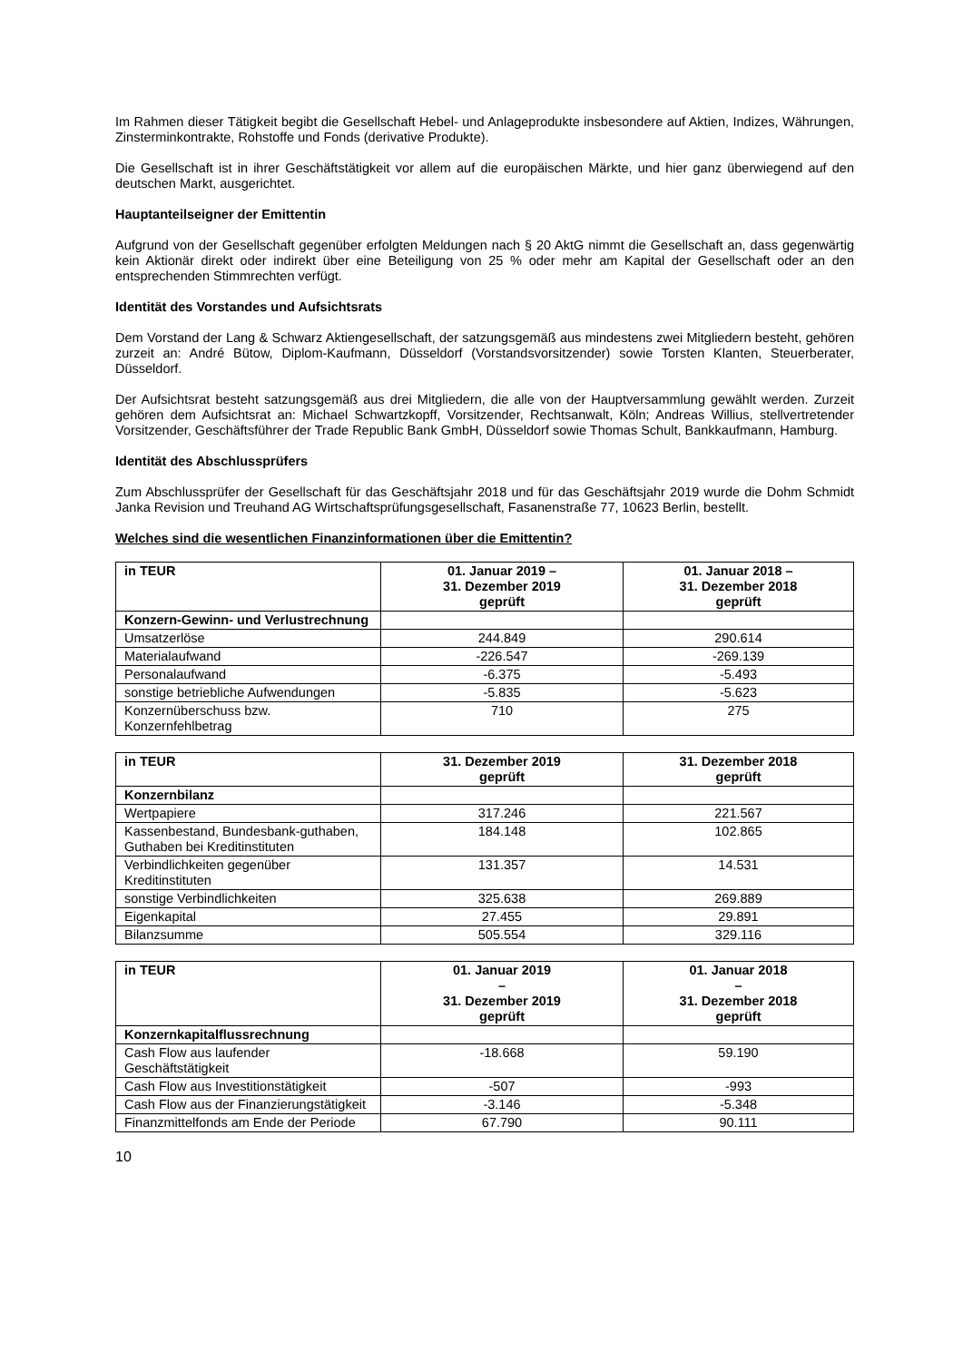Im Rahmen dieser Tätigkeit begibt die Gesellschaft Hebel- und Anlageprodukte insbesondere auf Aktien, Indizes, Währungen, Zinsterminkontrakte, Rohstoffe und Fonds (derivative Produkte).
Die Gesellschaft ist in ihrer Geschäftstätigkeit vor allem auf die europäischen Märkte, und hier ganz überwiegend auf den deutschen Markt, ausgerichtet.
Hauptanteilseigner der Emittentin
Aufgrund von der Gesellschaft gegenüber erfolgten Meldungen nach § 20 AktG nimmt die Gesellschaft an, dass gegenwärtig kein Aktionär direkt oder indirekt über eine Beteiligung von 25 % oder mehr am Kapital der Gesellschaft oder an den entsprechenden Stimmrechten verfügt.
Identität des Vorstandes und Aufsichtsrats
Dem Vorstand der Lang & Schwarz Aktiengesellschaft, der satzungsgemäß aus mindestens zwei Mitgliedern besteht, gehören zurzeit an: André Bütow, Diplom-Kaufmann, Düsseldorf (Vorstandsvorsitzender) sowie Torsten Klanten, Steuerberater, Düsseldorf.
Der Aufsichtsrat besteht satzungsgemäß aus drei Mitgliedern, die alle von der Hauptversammlung gewählt werden. Zurzeit gehören dem Aufsichtsrat an: Michael Schwartzkopff, Vorsitzender, Rechtsanwalt, Köln; Andreas Willius, stellvertretender Vorsitzender, Geschäftsführer der Trade Republic Bank GmbH, Düsseldorf sowie Thomas Schult, Bankkaufmann, Hamburg.
Identität des Abschlussprüfers
Zum Abschlussprüfer der Gesellschaft für das Geschäftsjahr 2018 und für das Geschäftsjahr 2019 wurde die Dohm Schmidt Janka Revision und Treuhand AG Wirtschaftsprüfungsgesellschaft, Fasanenstraße 77, 10623 Berlin, bestellt.
Welches sind die wesentlichen Finanzinformationen über die Emittentin?
| in TEUR | 01. Januar 2019 – 31. Dezember 2019 geprüft | 01. Januar 2018 – 31. Dezember 2018 geprüft |
| --- | --- | --- |
| Konzern-Gewinn- und Verlustrechnung | | |
| Umsatzerlöse | 244.849 | 290.614 |
| Materialaufwand | -226.547 | -269.139 |
| Personalaufwand | -6.375 | -5.493 |
| sonstige betriebliche Aufwendungen | -5.835 | -5.623 |
| Konzernüberschuss bzw. Konzernfehlbetrag | 710 | 275 |
| in TEUR | 31. Dezember 2019 geprüft | 31. Dezember 2018 geprüft |
| --- | --- | --- |
| Konzernbilanz | | |
| Wertpapiere | 317.246 | 221.567 |
| Kassenbestand, Bundesbank-guthaben, Guthaben bei Kreditinstituten | 184.148 | 102.865 |
| Verbindlichkeiten gegenüber Kreditinstituten | 131.357 | 14.531 |
| sonstige Verbindlichkeiten | 325.638 | 269.889 |
| Eigenkapital | 27.455 | 29.891 |
| Bilanzsumme | 505.554 | 329.116 |
| in TEUR | 01. Januar 2019 – 31. Dezember 2019 geprüft | 01. Januar 2018 – 31. Dezember 2018 geprüft |
| --- | --- | --- |
| Konzernkapitalflussrechnung | | |
| Cash Flow aus laufender Geschäftstätigkeit | -18.668 | 59.190 |
| Cash Flow aus Investitionstätigkeit | -507 | -993 |
| Cash Flow aus der Finanzierungstätigkeit | -3.146 | -5.348 |
| Finanzmittelfonds am Ende der Periode | 67.790 | 90.111 |
10